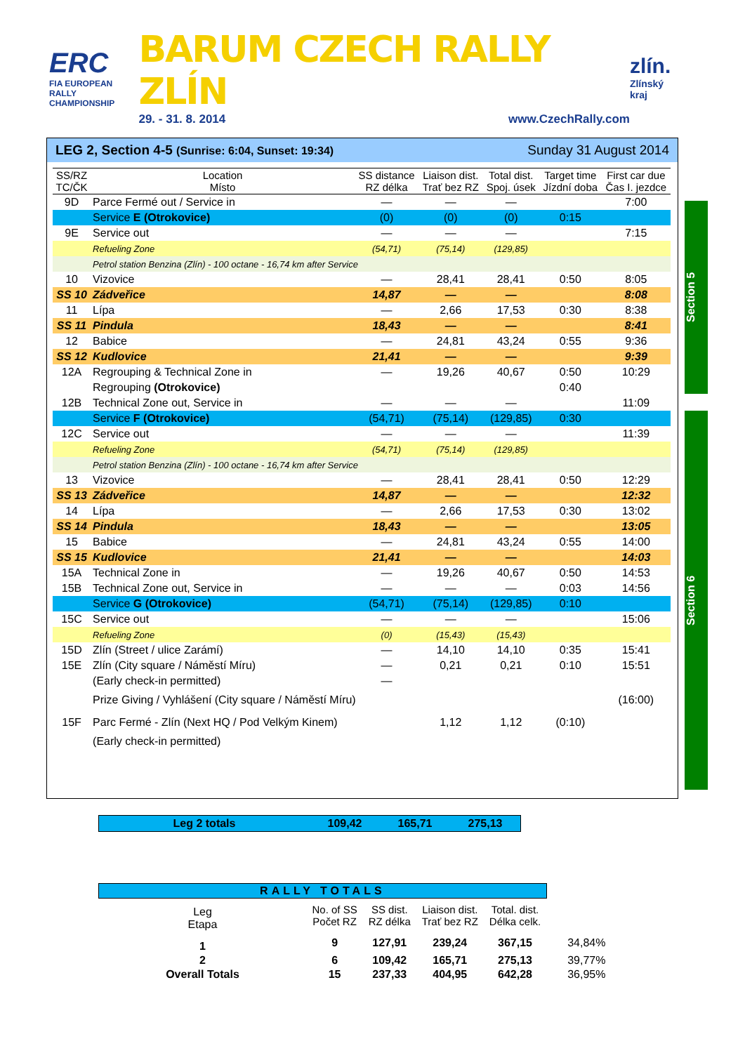ERC
FIA EUROPEAN RALLY
CHAMPIONSHIP
BARUM CZECH RALLY ZLÍN
29. - 31. 8. 2014 www.CzechRally.com
zlín.
Zlínský kraj
LEG 2, Section 4-5 (Sunrise: 6:04, Sunset: 19:34) Sunday 31 August 2014
| SS/RZ TC/ČK | Location Místo | SS distance RZ délka | Liaison dist. Trať bez RZ | Total dist. Spoj. úsek | Target time Jízdní doba | First car due Čas I. jezdce |
| --- | --- | --- | --- | --- | --- | --- |
| 9D | Parce Fermé out / Service in | — | — | — | | 7:00 |
| | Service E (Otrokovice) | (0) | (0) | (0) | 0:15 | |
| 9E | Service out | — | — | — | | 7:15 |
| | Refueling Zone | (54,71) | (75,14) | (129,85) | | |
| | Petrol station Benzina (Zlín) - 100 octane - 16,74 km after Service | | | | | |
| 10 | Vizovice | — | 28,41 | 28,41 | 0:50 | 8:05 |
| SS 10 | Zádveřice | 14,87 | — | — | | 8:08 |
| 11 | Lípa | — | 2,66 | 17,53 | 0:30 | 8:38 |
| SS 11 | Pindula | 18,43 | — | — | | 8:41 |
| 12 | Babice | — | 24,81 | 43,24 | 0:55 | 9:36 |
| SS 12 | Kudlovice | 21,41 | — | — | | 9:39 |
| 12A | Regrouping & Technical Zone in | — | 19,26 | 40,67 | 0:50 | 10:29 |
| | Regrouping (Otrokovice) | | | | 0:40 | |
| 12B | Technical Zone out, Service in | — | — | — | | 11:09 |
| | Service F (Otrokovice) | (54,71) | (75,14) | (129,85) | 0:30 | |
| 12C | Service out | — | — | — | | 11:39 |
| | Refueling Zone | (54,71) | (75,14) | (129,85) | | |
| | Petrol station Benzina (Zlín) - 100 octane - 16,74 km after Service | | | | | |
| 13 | Vizovice | — | 28,41 | 28,41 | 0:50 | 12:29 |
| SS 13 | Zádveřice | 14,87 | — | — | | 12:32 |
| 14 | Lípa | — | 2,66 | 17,53 | 0:30 | 13:02 |
| SS 14 | Pindula | 18,43 | — | — | | 13:05 |
| 15 | Babice | — | 24,81 | 43,24 | 0:55 | 14:00 |
| SS 15 | Kudlovice | 21,41 | — | — | | 14:03 |
| 15A | Technical Zone in | — | 19,26 | 40,67 | 0:50 | 14:53 |
| 15B | Technical Zone out, Service in | — | — | — | 0:03 | 14:56 |
| | Service G (Otrokovice) | (54,71) | (75,14) | (129,85) | 0:10 | |
| 15C | Service out | — | — | — | | 15:06 |
| | Refueling Zone | (0) | (15,43) | (15,43) | | |
| 15D | Zlín (Street / ulice Zarámí) | — | 14,10 | 14,10 | 0:35 | 15:41 |
| 15E | Zlín (City square / Náměstí Míru) | — | 0,21 | 0,21 | 0:10 | 15:51 |
| | (Early check-in permitted) | — | | | | |
| | Prize Giving / Vyhlášení (City square / Náměstí Míru) | | | | | (16:00) |
| 15F | Parc Fermé - Zlín (Next HQ / Pod Velkým Kinem) | | 1,12 | 1,12 | (0:10) | |
| | (Early check-in permitted) | | | | | |
Section 5
Section 6
Leg 2 totals 109,42 165,71 275,13
| RALLY TOTALS | | | | | |
| Leg Etapa | No. of SS Počet RZ | SS dist. RZ délka | Liaison dist. Trať bez RZ | Total. dist. Délka celk. | |
| 1 | 9 | 127,91 | 239,24 | 367,15 | 34,84% |
| 2 | 6 | 109,42 | 165,71 | 275,13 | 39,77% |
| Overall Totals | 15 | 237,33 | 404,95 | 642,28 | 36,95% |